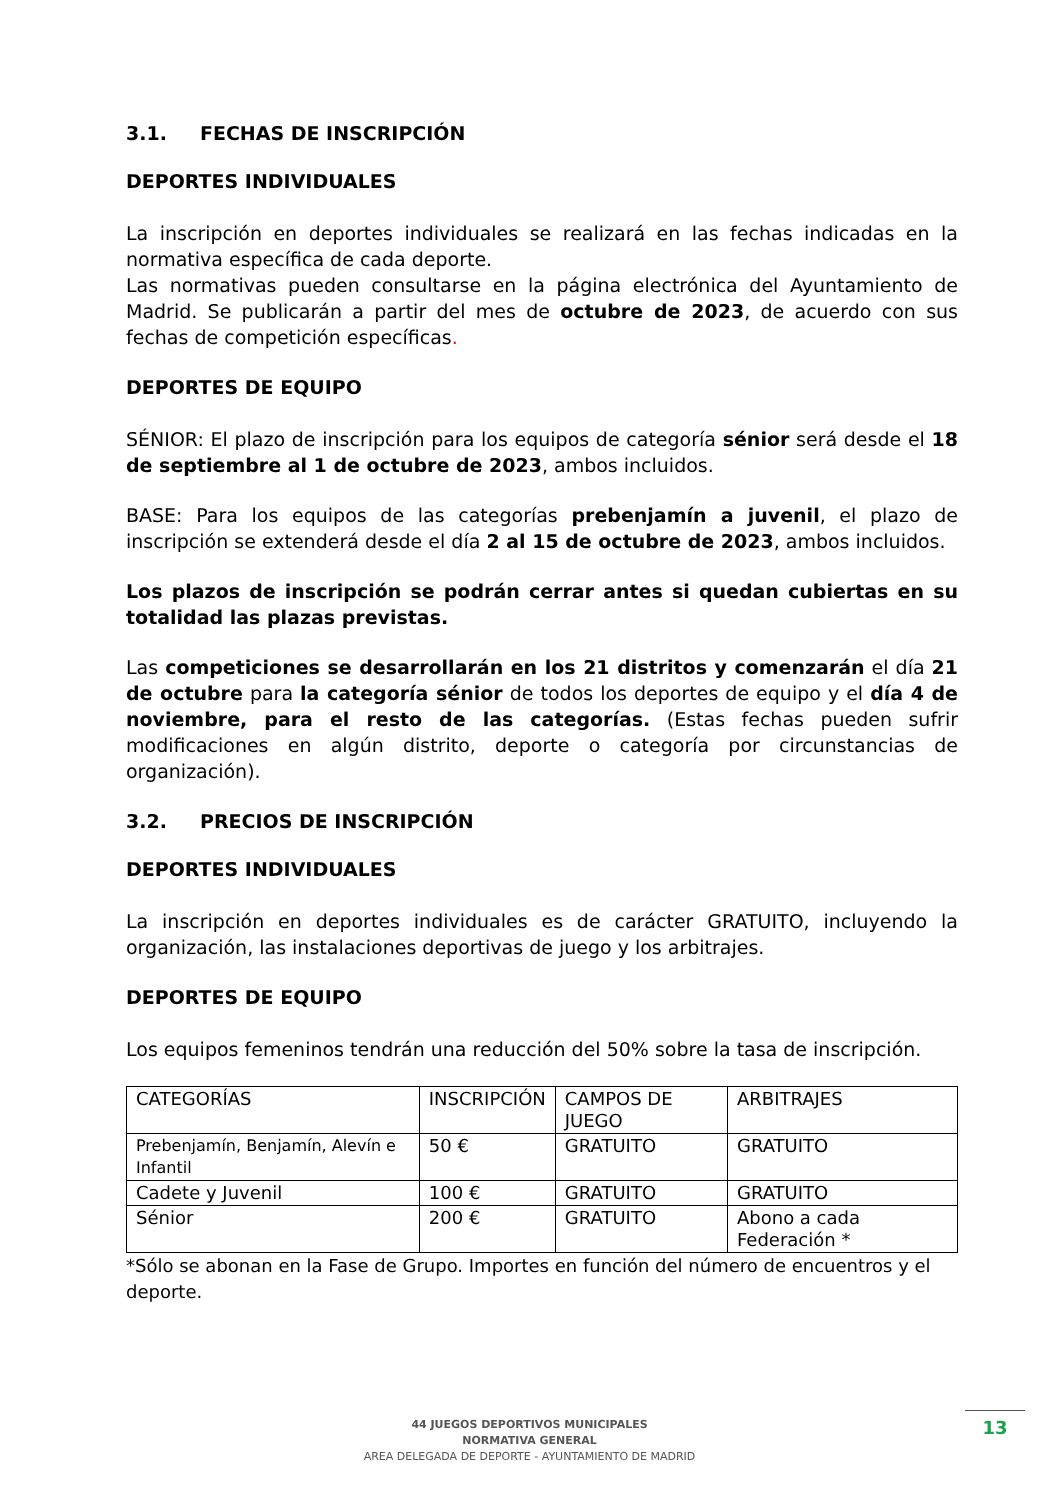3.1. FECHAS DE INSCRIPCIÓN
DEPORTES INDIVIDUALES
La inscripción en deportes individuales se realizará en las fechas indicadas en la normativa específica de cada deporte.
Las normativas pueden consultarse en la página electrónica del Ayuntamiento de Madrid. Se publicarán a partir del mes de octubre de 2023, de acuerdo con sus fechas de competición específicas.
DEPORTES DE EQUIPO
SÉNIOR: El plazo de inscripción para los equipos de categoría sénior será desde el 18 de septiembre al 1 de octubre de 2023, ambos incluidos.
BASE: Para los equipos de las categorías prebenjamín a juvenil, el plazo de inscripción se extenderá desde el día 2 al 15 de octubre de 2023, ambos incluidos.
Los plazos de inscripción se podrán cerrar antes si quedan cubiertas en su totalidad las plazas previstas.
Las competiciones se desarrollarán en los 21 distritos y comenzarán el día 21 de octubre para la categoría sénior de todos los deportes de equipo y el día 4 de noviembre, para el resto de las categorías. (Estas fechas pueden sufrir modificaciones en algún distrito, deporte o categoría por circunstancias de organización).
3.2. PRECIOS DE INSCRIPCIÓN
DEPORTES INDIVIDUALES
La inscripción en deportes individuales es de carácter GRATUITO, incluyendo la organización, las instalaciones deportivas de juego y los arbitrajes.
DEPORTES DE EQUIPO
Los equipos femeninos tendrán una reducción del 50% sobre la tasa de inscripción.
| CATEGORÍAS | INSCRIPCIÓN | CAMPOS DE JUEGO | ARBITRAJES |
| Prebenjamín, Benjamín, Alevín e Infantil | 50 € | GRATUITO | GRATUITO |
| Cadete y Juvenil | 100 € | GRATUITO | GRATUITO |
| Sénior | 200 € | GRATUITO | Abono a cada Federación * |
*Sólo se abonan en la Fase de Grupo. Importes en función del número de encuentros y el deporte.
44 JUEGOS DEPORTIVOS MUNICIPALES
NORMATIVA GENERAL
AREA DELEGADA DE DEPORTE - AYUNTAMIENTO DE MADRID
13